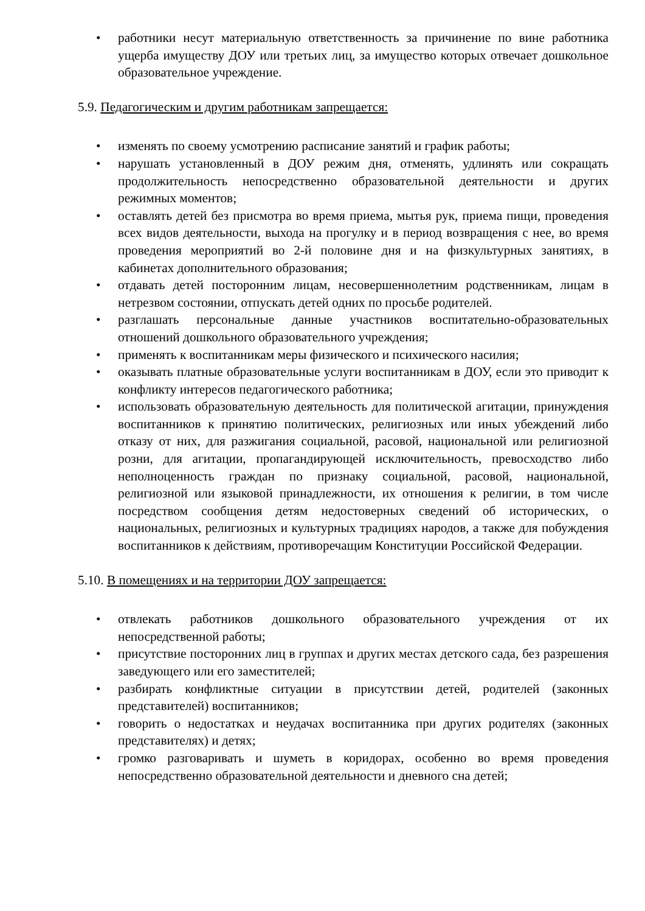• работники несут материальную ответственность за причинение по вине работника ущерба имуществу ДОУ или третьих лиц, за имущество которых отвечает дошкольное образовательное учреждение.
5.9. Педагогическим и другим работникам запрещается:
• изменять по своему усмотрению расписание занятий и график работы;
• нарушать установленный в ДОУ режим дня, отменять, удлинять или сокращать продолжительность непосредственно образовательной деятельности и других режимных моментов;
• оставлять детей без присмотра во время приема, мытья рук, приема пищи, проведения всех видов деятельности, выхода на прогулку и в период возвращения с нее, во время проведения мероприятий во 2-й половине дня и на физкультурных занятиях, в кабинетах дополнительного образования;
• отдавать детей посторонним лицам, несовершеннолетним родственникам, лицам в нетрезвом состоянии, отпускать детей одних по просьбе родителей.
• разглашать персональные данные участников воспитательно-образовательных отношений дошкольного образовательного учреждения;
• применять к воспитанникам меры физического и психического насилия;
• оказывать платные образовательные услуги воспитанникам в ДОУ, если это приводит к конфликту интересов педагогического работника;
• использовать образовательную деятельность для политической агитации, принуждения воспитанников к принятию политических, религиозных или иных убеждений либо отказу от них, для разжигания социальной, расовой, национальной или религиозной розни, для агитации, пропагандирующей исключительность, превосходство либо неполноценность граждан по признаку социальной, расовой, национальной, религиозной или языковой принадлежности, их отношения к религии, в том числе посредством сообщения детям недостоверных сведений об исторических, о национальных, религиозных и культурных традициях народов, а также для побуждения воспитанников к действиям, противоречащим Конституции Российской Федерации.
5.10. В помещениях и на территории ДОУ запрещается:
• отвлекать работников дошкольного образовательного учреждения от их непосредственной работы;
• присутствие посторонних лиц в группах и других местах детского сада, без разрешения заведующего или его заместителей;
• разбирать конфликтные ситуации в присутствии детей, родителей (законных представителей) воспитанников;
• говорить о недостатках и неудачах воспитанника при других родителях (законных представителях) и детях;
• громко разговаривать и шуметь в коридорах, особенно во время проведения непосредственно образовательной деятельности и дневного сна детей;